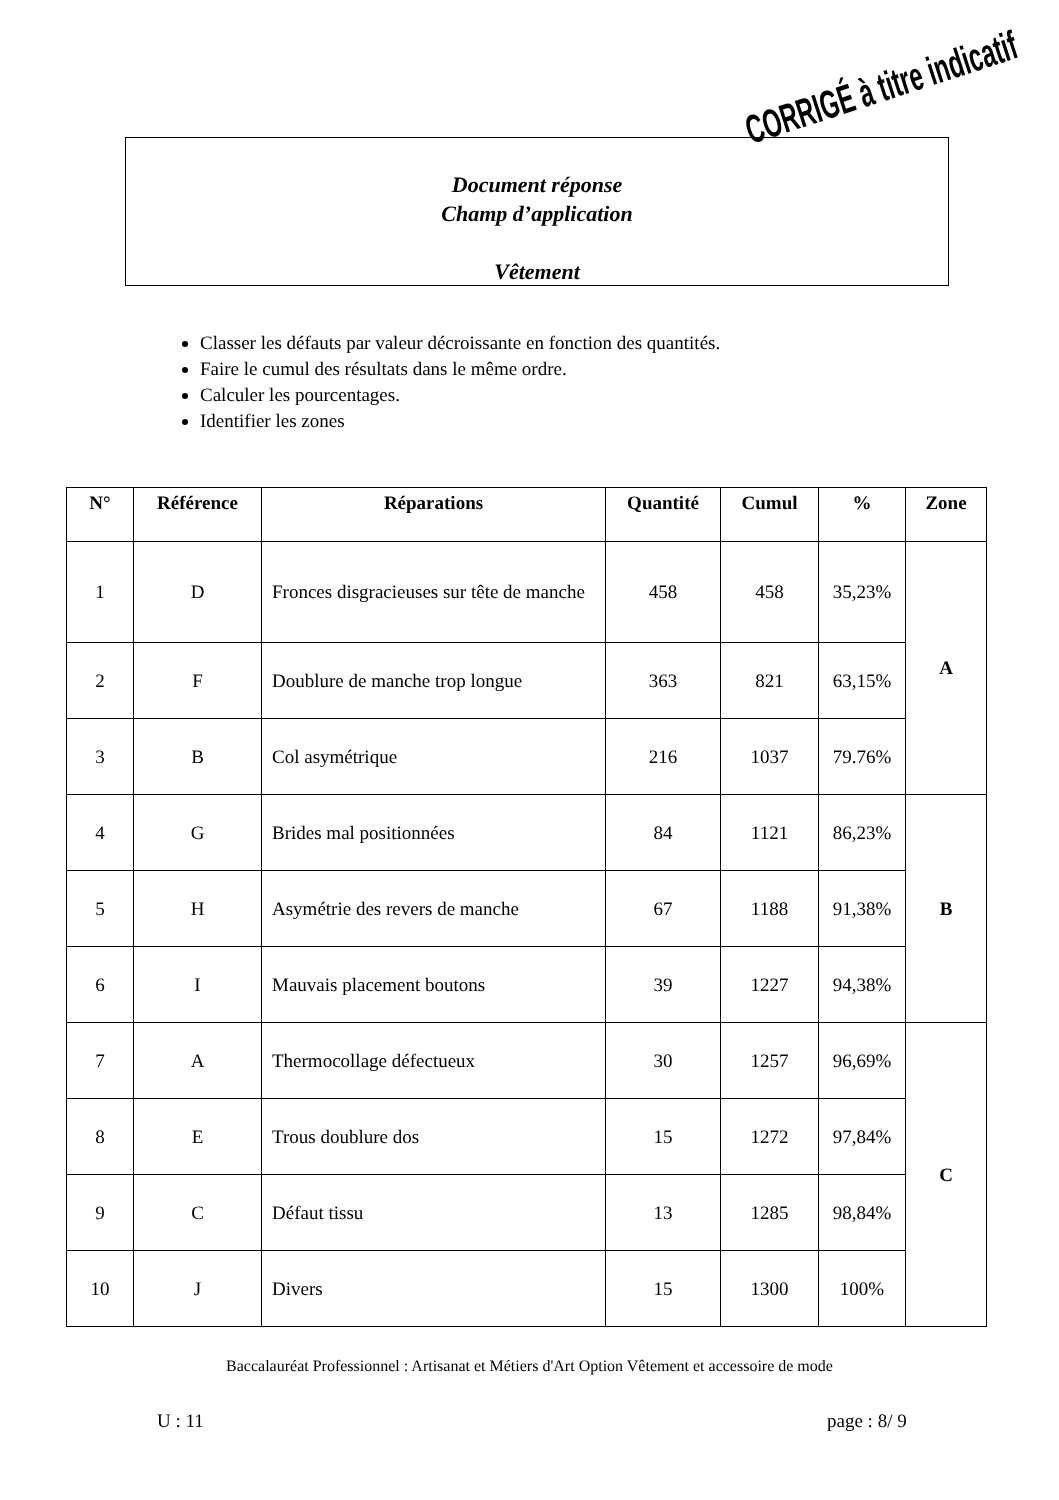Document réponse
Champ d’application
Vêtement
CORRIGÉ à titre indicatif
Classer les défauts par valeur décroissante en fonction des quantités.
Faire le cumul des résultats dans le même ordre.
Calculer les pourcentages.
Identifier les zones
| N° | Référence | Réparations | Quantité | Cumul | % | Zone |
| --- | --- | --- | --- | --- | --- | --- |
| 1 | D | Fronces disgracieuses sur tête de manche | 458 | 458 | 35,23% | A |
| 2 | F | Doublure de manche trop longue | 363 | 821 | 63,15% | |
| 3 | B | Col asymétrique | 216 | 1037 | 79.76% | |
| 4 | G | Brides mal positionnées | 84 | 1121 | 86,23% | B |
| 5 | H | Asymétrie des revers de manche | 67 | 1188 | 91,38% | |
| 6 | I | Mauvais placement boutons | 39 | 1227 | 94,38% | |
| 7 | A | Thermocollage défectueux | 30 | 1257 | 96,69% | C |
| 8 | E | Trous doublure dos | 15 | 1272 | 97,84% | |
| 9 | C | Défaut tissu | 13 | 1285 | 98,84% | |
| 10 | J | Divers | 15 | 1300 | 100% | |
Baccalauréat Professionnel : Artisanat et Métiers d'Art Option Vêtement et accessoire de mode
U : 11 page : 8/ 9